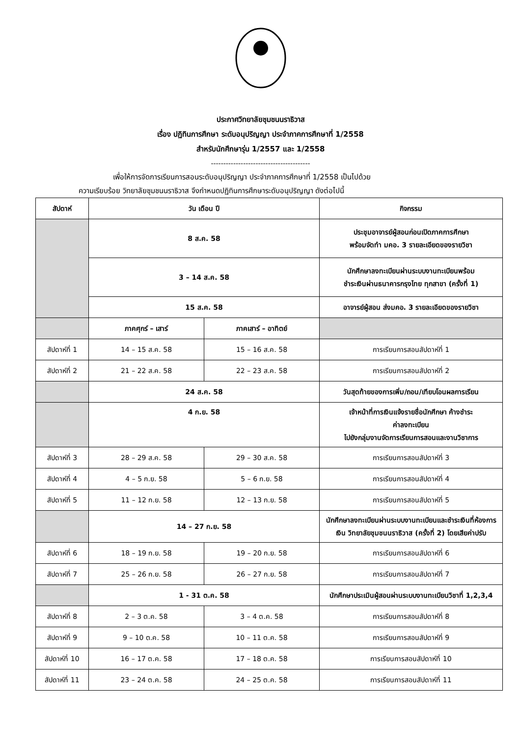ประกาศวิทยาลัยชุมชนนราธิวาส
เรื่อง ปฏิทินการศึกษา ระดับอนุปริญญา ประจำภาคการศึกษาที่ 1/2558
สำหรับนักศึกษารุ่น 1/2557 และ 1/2558
----------------------------------------
เพื่อให้การจัดการเรียนการสอนระดับอนุปริญญา ประจำภาคการศึกษาที่ 1/2558 เป็นไปด้วย
ความเรียบร้อย วิทยาลัยชุมชนนราธิวาส จึงกำหนดปฏิทินการศึกษาระดับอนุปริญญา ดังต่อไปนี้
| สัปดาห์ | วัน เดือน ปี | | กิจกรรม |
| --- | --- | --- | --- |
| | 8 ส.ค. 58 | | ประชุมอาจารย์ผู้สอนก่อนเปิดภาคการศึกษา พร้อมจัดทำ มคอ. 3 รายละเอียดของรายวิชา |
| | 3 – 14 ส.ค. 58 | | นักศึกษาลงทะเบียนผ่านระบบงานทะเบียนพร้อม ชำระเงินผ่านธนาคารกรุงไทย ทุกสาขา (ครั้งที่ 1) |
| | 15 ส.ค. 58 | | อาจารย์ผู้สอน ส่งมคอ. 3 รายละเอียดของรายวิชา |
| | ภาคศุกร์ – เสาร์ | ภาคเสาร์ – อาทิตย์ | |
| สัปดาห์ที่ 1 | 14 – 15 ส.ค. 58 | 15 – 16 ส.ค. 58 | การเรียนการสอนสัปดาห์ที่ 1 |
| สัปดาห์ที่ 2 | 21 – 22 ส.ค. 58 | 22 – 23 ส.ค. 58 | การเรียนการสอนสัปดาห์ที่ 2 |
| | 24 ส.ค. 58 | | วันสุดท้ายของการเพิ่ม/ถอน/เทียบโอนผลการเรียน |
| | 4 ก.ย. 58 | | เจ้าหน้าที่การเงินแจ้งรายชื่อนักศึกษา ค้างชำระ ค่าลงทะเบียน ไปยังกลุ่มงานจัดการเรียนการสอนและงานวิชาการ |
| สัปดาห์ที่ 3 | 28 – 29 ส.ค. 58 | 29 – 30 ส.ค. 58 | การเรียนการสอนสัปดาห์ที่ 3 |
| สัปดาห์ที่ 4 | 4 – 5 ก.ย. 58 | 5 – 6 ก.ย. 58 | การเรียนการสอนสัปดาห์ที่ 4 |
| สัปดาห์ที่ 5 | 11 – 12 ก.ย. 58 | 12 – 13 ก.ย. 58 | การเรียนการสอนสัปดาห์ที่ 5 |
| | 14 – 27 ก.ย. 58 | | นักศึกษาลงทะเบียนผ่านระบบงานทะเบียนและชำระเงินที่ห้องการเงิน วิทยาลัยชุมชนนราธิวาส (ครั้งที่ 2) โดยเสียค่าปรับ |
| สัปดาห์ที่ 6 | 18 – 19 ก.ย. 58 | 19 – 20 ก.ย. 58 | การเรียนการสอนสัปดาห์ที่ 6 |
| สัปดาห์ที่ 7 | 25 – 26 ก.ย. 58 | 26 – 27 ก.ย. 58 | การเรียนการสอนสัปดาห์ที่ 7 |
| | 1 - 31 ต.ค. 58 | | นักศึกษาประเมินผู้สอนผ่านระบบงานทะเบียนวิชาที่ 1,2,3,4 |
| สัปดาห์ที่ 8 | 2 – 3 ต.ค. 58 | 3 – 4 ต.ค. 58 | การเรียนการสอนสัปดาห์ที่ 8 |
| สัปดาห์ที่ 9 | 9 – 10 ต.ค. 58 | 10 – 11 ต.ค. 58 | การเรียนการสอนสัปดาห์ที่ 9 |
| สัปดาห์ที่ 10 | 16 – 17 ต.ค. 58 | 17 – 18 ต.ค. 58 | การเรียนการสอนสัปดาห์ที่ 10 |
| สัปดาห์ที่ 11 | 23 – 24 ต.ค. 58 | 24 – 25 ต.ค. 58 | การเรียนการสอนสัปดาห์ที่ 11 |